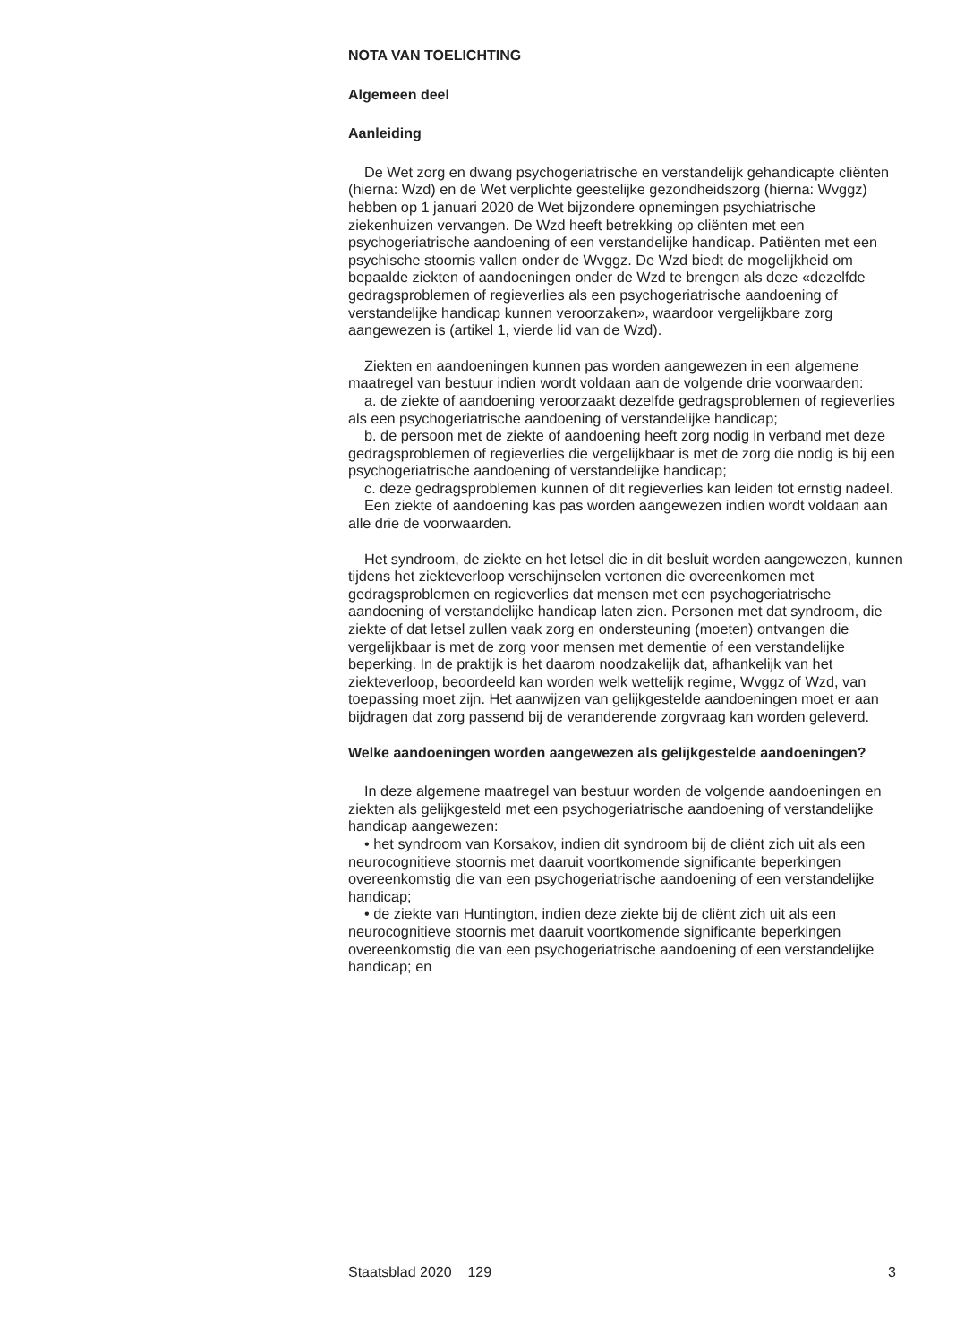NOTA VAN TOELICHTING
Algemeen deel
Aanleiding
De Wet zorg en dwang psychogeriatrische en verstandelijk gehandicapte cliënten (hierna: Wzd) en de Wet verplichte geestelijke gezondheidszorg (hierna: Wvggz) hebben op 1 januari 2020 de Wet bijzondere opnemingen psychiatrische ziekenhuizen vervangen. De Wzd heeft betrekking op cliënten met een psychogeriatrische aandoening of een verstandelijke handicap. Patiënten met een psychische stoornis vallen onder de Wvggz. De Wzd biedt de mogelijkheid om bepaalde ziekten of aandoeningen onder de Wzd te brengen als deze «dezelfde gedragsproblemen of regieverlies als een psychogeriatrische aandoening of verstandelijke handicap kunnen veroorzaken», waardoor vergelijkbare zorg aangewezen is (artikel 1, vierde lid van de Wzd).
Ziekten en aandoeningen kunnen pas worden aangewezen in een algemene maatregel van bestuur indien wordt voldaan aan de volgende drie voorwaarden:
a. de ziekte of aandoening veroorzaakt dezelfde gedragsproblemen of regieverlies als een psychogeriatrische aandoening of verstandelijke handicap;
b. de persoon met de ziekte of aandoening heeft zorg nodig in verband met deze gedragsproblemen of regieverlies die vergelijkbaar is met de zorg die nodig is bij een psychogeriatrische aandoening of verstandelijke handicap;
c. deze gedragsproblemen kunnen of dit regieverlies kan leiden tot ernstig nadeel.
Een ziekte of aandoening kas pas worden aangewezen indien wordt voldaan aan alle drie de voorwaarden.
Het syndroom, de ziekte en het letsel die in dit besluit worden aangewezen, kunnen tijdens het ziekteverloop verschijnselen vertonen die overeenkomen met gedragsproblemen en regieverlies dat mensen met een psychogeriatrische aandoening of verstandelijke handicap laten zien. Personen met dat syndroom, die ziekte of dat letsel zullen vaak zorg en ondersteuning (moeten) ontvangen die vergelijkbaar is met de zorg voor mensen met dementie of een verstandelijke beperking. In de praktijk is het daarom noodzakelijk dat, afhankelijk van het ziekteverloop, beoordeeld kan worden welk wettelijk regime, Wvggz of Wzd, van toepassing moet zijn. Het aanwijzen van gelijkgestelde aandoeningen moet er aan bijdragen dat zorg passend bij de veranderende zorgvraag kan worden geleverd.
Welke aandoeningen worden aangewezen als gelijkgestelde aandoeningen?
In deze algemene maatregel van bestuur worden de volgende aandoeningen en ziekten als gelijkgesteld met een psychogeriatrische aandoening of verstandelijke handicap aangewezen:
• het syndroom van Korsakov, indien dit syndroom bij de cliënt zich uit als een neurocognitieve stoornis met daaruit voortkomende significante beperkingen overeenkomstig die van een psychogeriatrische aandoening of een verstandelijke handicap;
• de ziekte van Huntington, indien deze ziekte bij de cliënt zich uit als een neurocognitieve stoornis met daaruit voortkomende significante beperkingen overeenkomstig die van een psychogeriatrische aandoening of een verstandelijke handicap; en
Staatsblad 2020 129 3